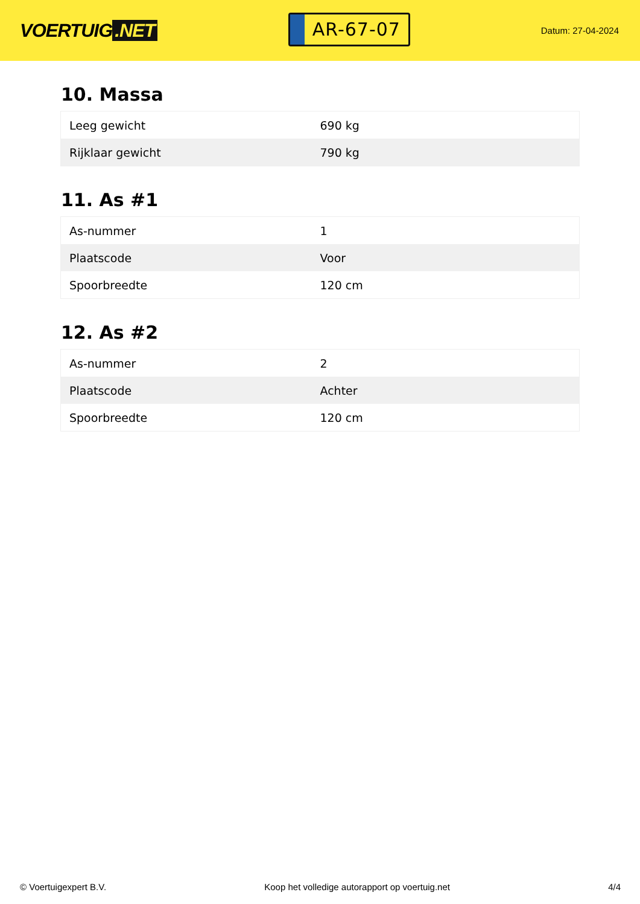VOERTUIG.NET
AR-67-07
Datum: 27-04-2024
10. Massa
| Leeg gewicht | 690 kg |
| Rijklaar gewicht | 790 kg |
11. As #1
| As-nummer | 1 |
| Plaatscode | Voor |
| Spoorbreedte | 120 cm |
12. As #2
| As-nummer | 2 |
| Plaatscode | Achter |
| Spoorbreedte | 120 cm |
© Voertuigexpert B.V. Koop het volledige autorapport op voertuig.net 4/4